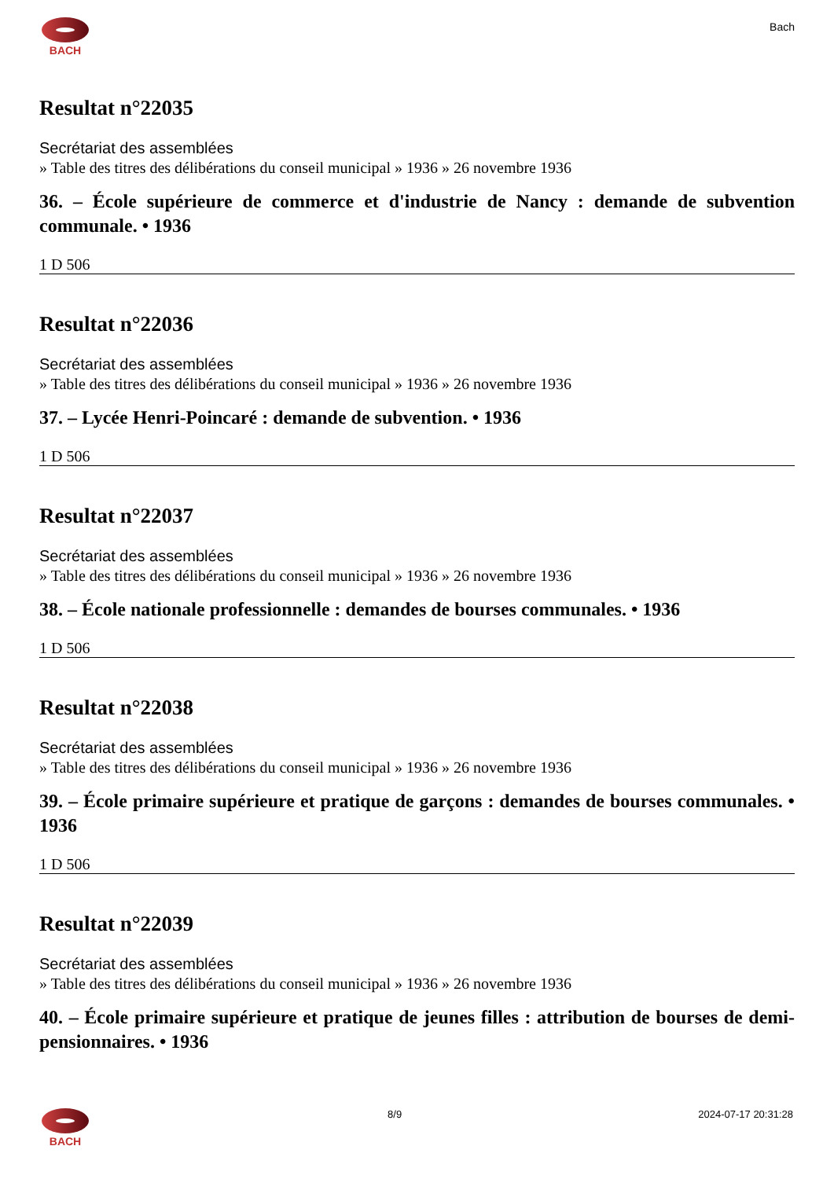BACH
Bach
Resultat n°22035
Secrétariat des assemblées
» Table des titres des délibérations du conseil municipal » 1936 » 26 novembre 1936
36. – École supérieure de commerce et d'industrie de Nancy : demande de subvention communale. • 1936
1 D 506
Resultat n°22036
Secrétariat des assemblées
» Table des titres des délibérations du conseil municipal » 1936 » 26 novembre 1936
37. – Lycée Henri-Poincaré : demande de subvention. • 1936
1 D 506
Resultat n°22037
Secrétariat des assemblées
» Table des titres des délibérations du conseil municipal » 1936 » 26 novembre 1936
38. – École nationale professionnelle : demandes de bourses communales. • 1936
1 D 506
Resultat n°22038
Secrétariat des assemblées
» Table des titres des délibérations du conseil municipal » 1936 » 26 novembre 1936
39. – École primaire supérieure et pratique de garçons : demandes de bourses communales. • 1936
1 D 506
Resultat n°22039
Secrétariat des assemblées
» Table des titres des délibérations du conseil municipal » 1936 » 26 novembre 1936
40. – École primaire supérieure et pratique de jeunes filles : attribution de bourses de demi-pensionnaires. • 1936
BACH 8/9 2024-07-17 20:31:28